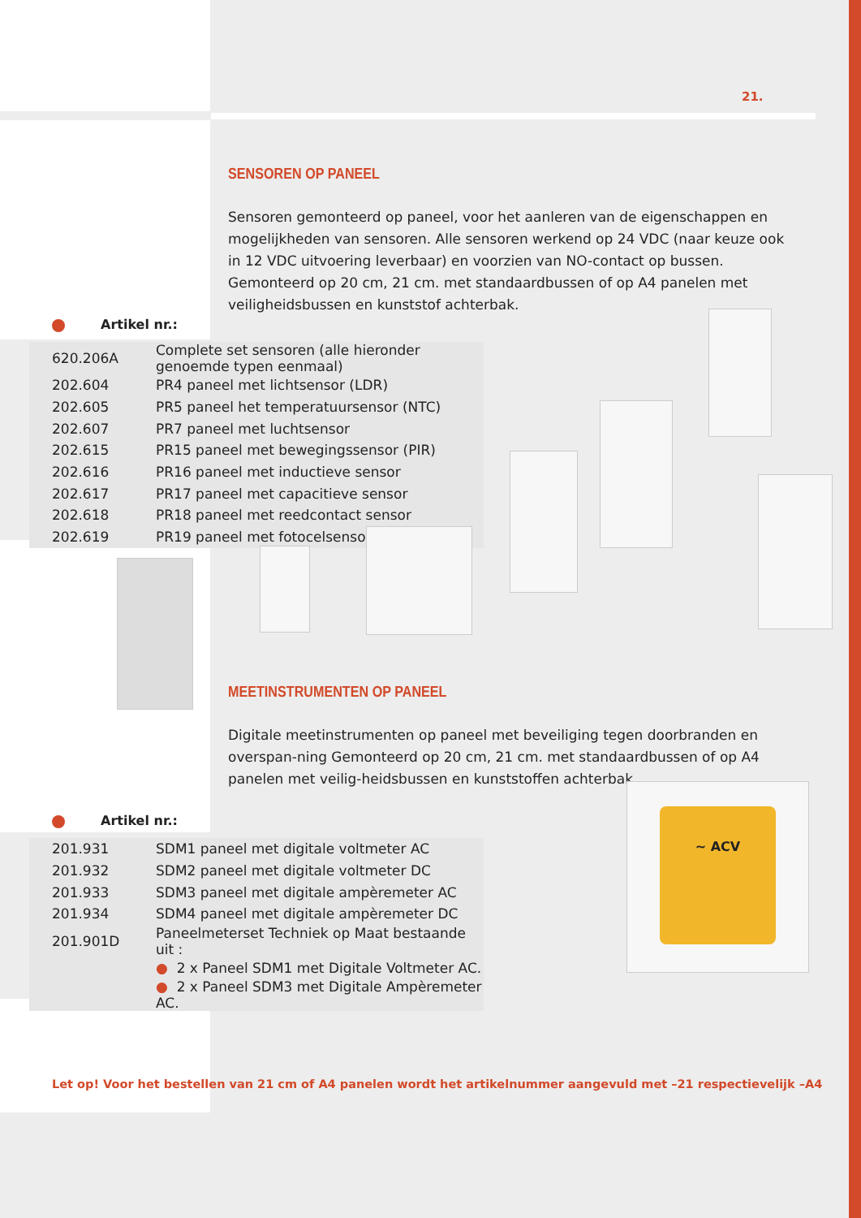21.
SENSOREN OP PANEEL
Sensoren gemonteerd op paneel, voor het aanleren van de eigenschappen en mogelijkheden van sensoren. Alle sensoren werkend op 24 VDC (naar keuze ook in 12 VDC uitvoering leverbaar) en voorzien van NO-contact op bussen. Gemonteerd op 20 cm, 21 cm. met standaardbussen of op A4 panelen met veiligheidsbussen en kunststof achterbak.
Artikel nr.:
| 620.206A | Complete set sensoren (alle hieronder genoemde typen eenmaal) |
| 202.604 | PR4 paneel met lichtsensor (LDR) |
| 202.605 | PR5 paneel het temperatuursensor (NTC) |
| 202.607 | PR7 paneel met luchtsensor |
| 202.615 | PR15 paneel met bewegingssensor (PIR) |
| 202.616 | PR16 paneel met inductieve sensor |
| 202.617 | PR17 paneel met capacitieve sensor |
| 202.618 | PR18 paneel met reedcontact sensor |
| 202.619 | PR19 paneel met fotocelsensor |
MEETINSTRUMENTEN OP PANEEL
Digitale meetinstrumenten op paneel met beveiliging tegen doorbranden en overspan-ning Gemonteerd op 20 cm, 21 cm. met standaardbussen of op A4 panelen met veilig-heidsbussen en kunststoffen achterbak.
~ ACV
Artikel nr.:
| 201.931 | SDM1 paneel met digitale voltmeter AC |
| 201.932 | SDM2 paneel met digitale voltmeter DC |
| 201.933 | SDM3 paneel met digitale ampèremeter AC |
| 201.934 | SDM4 paneel met digitale ampèremeter DC |
| 201.901D | Paneelmeterset Techniek op Maat bestaande uit : |
| | ● 2 x Paneel SDM1 met Digitale Voltmeter AC. |
| | ● 2 x Paneel SDM3 met Digitale Ampèremeter AC. |
Let op! Voor het bestellen van 21 cm of A4 panelen wordt het artikelnummer aangevuld met –21 respectievelijk –A4